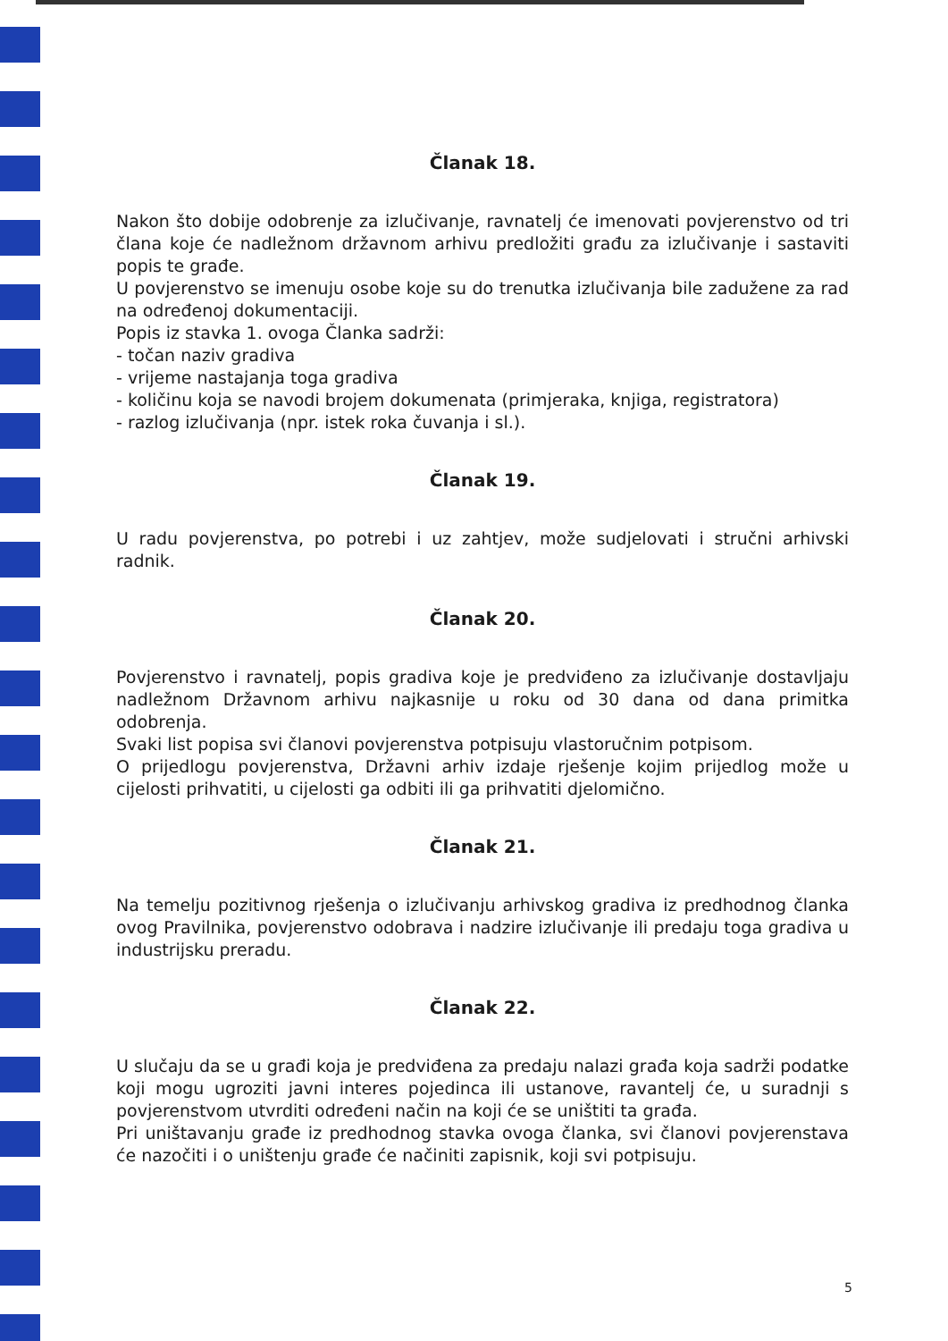Članak 18.
Nakon što dobije odobrenje za izlučivanje, ravnatelj će imenovati povjerenstvo od tri člana koje će nadležnom državnom arhivu predložiti građu za izlučivanje i sastaviti popis te građe.
U povjerenstvo se imenuju osobe koje su do trenutka izlučivanja bile zadužene za rad na određenoj dokumentaciji.
Popis iz stavka 1. ovoga Članka sadrži:
- točan naziv gradiva
- vrijeme nastajanja toga gradiva
- količinu koja se navodi brojem dokumenata (primjeraka, knjiga, registratora)
- razlog izlučivanja (npr. istek roka čuvanja i sl.).
Članak 19.
U radu povjerenstva, po potrebi i uz zahtjev, može sudjelovati i stručni arhivski radnik.
Članak 20.
Povjerenstvo i ravnatelj, popis gradiva koje je predviđeno za izlučivanje dostavljaju nadležnom Državnom arhivu najkasnije u roku od 30 dana od dana primitka odobrenja.
Svaki list popisa svi članovi povjerenstva potpisuju vlastoručnim potpisom.
O prijedlogu povjerenstva, Državni arhiv izdaje rješenje kojim prijedlog može u cijelosti prihvatiti, u cijelosti ga odbiti ili ga prihvatiti djelomično.
Članak 21.
Na temelju pozitivnog rješenja o izlučivanju arhivskog gradiva iz predhodnog članka ovog Pravilnika, povjerenstvo odobrava i nadzire izlučivanje ili predaju toga gradiva u industrijsku preradu.
Članak 22.
U slučaju da se u građi koja je predviđena za predaju nalazi građa koja sadrži podatke koji mogu ugroziti javni interes pojedinca ili ustanove, ravantelj će, u suradnji s povjerenstvom utvrditi određeni način na koji će se uništiti ta građa.
Pri uništavanju građe iz predhodnog stavka ovoga članka, svi članovi povjerenstava će nazočiti i o uništenju građe će načiniti zapisnik, koji svi potpisuju.
5